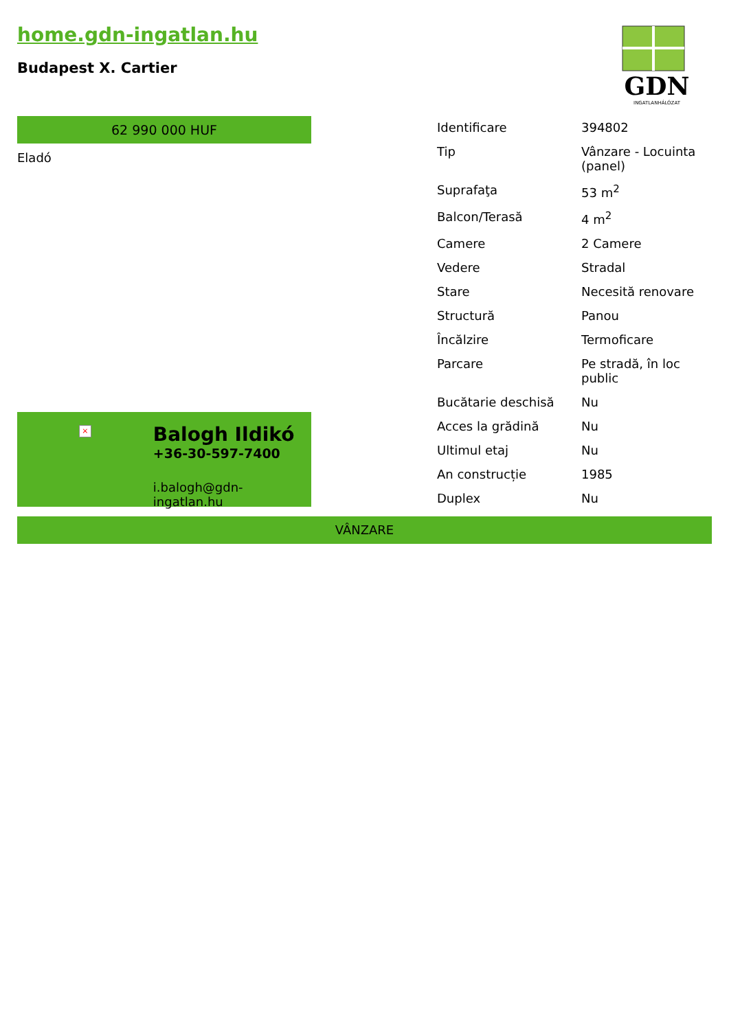home.gdn-ingatlan.hu
Budapest X. Cartier
GDN
INGATLANHÁLÓZAT
62 990 000 HUF
Eladó
×
Balogh Ildikó
+36-30-597-7400
i.balogh@gdn-ingatlan.hu
| Identificare | 394802 |
| Tip | Vânzare - Locuinta (panel) |
| Suprafaţa | 53 m<sup>2</sup> |
| Balcon/Terasă | 4 m<sup>2</sup> |
| Camere | 2 Camere |
| Vedere | Stradal |
| Stare | Necesită renovare |
| Structură | Panou |
| Încălzire | Termoficare |
| Parcare | Pe stradă, în loc public |
| Bucătarie deschisă | Nu |
| Acces la grădină | Nu |
| Ultimul etaj | Nu |
| An construcție | 1985 |
| Duplex | Nu |
VÂNZARE